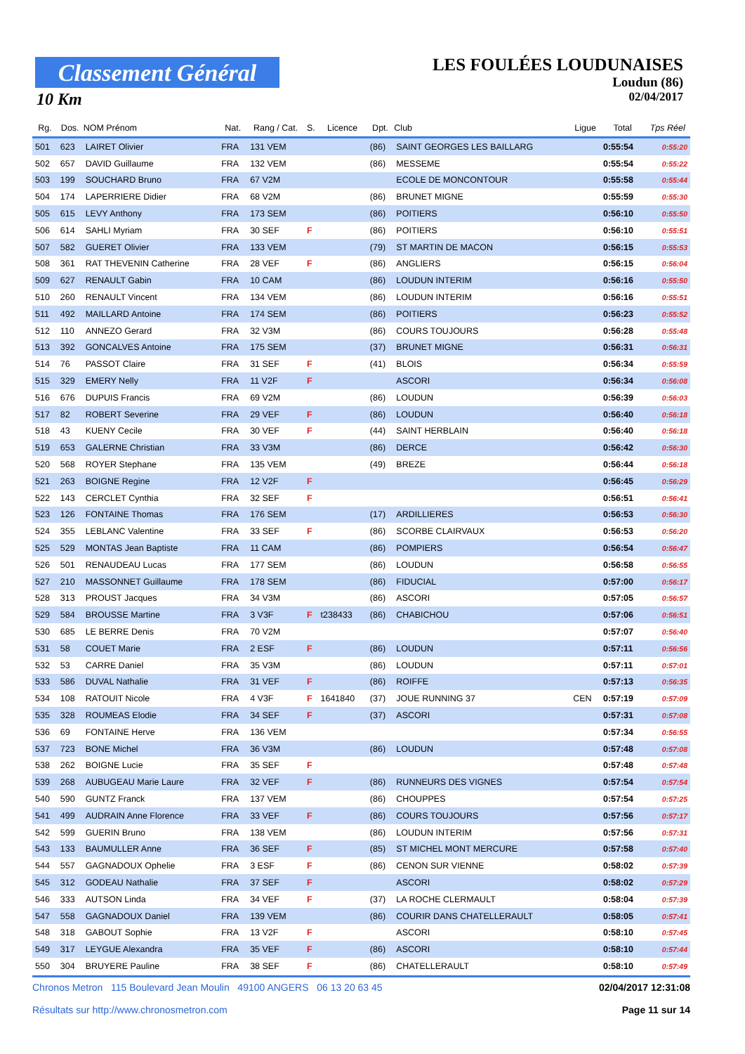Classement Général
10 Km
LES FOULÉES LOUDUNAISES
Loudun (86)
02/04/2017
| Rg. | Dos. | NOM Prénom | Nat. | Rang / Cat. | S. | Licence | Dpt. | Club | Ligue | Total | Tps Réel |
| --- | --- | --- | --- | --- | --- | --- | --- | --- | --- | --- | --- |
| 501 | 623 | LAIRET Olivier | FRA | 131 VEM | | | (86) | SAINT GEORGES LES BAILLARG | | 0:55:54 | 0:55:20 |
| 502 | 657 | DAVID Guillaume | FRA | 132 VEM | | | (86) | MESSEME | | 0:55:54 | 0:55:22 |
| 503 | 199 | SOUCHARD Bruno | FRA | 67 V2M | | | | ECOLE DE MONCONTOUR | | 0:55:58 | 0:55:44 |
| 504 | 174 | LAPERRIERE Didier | FRA | 68 V2M | | | (86) | BRUNET MIGNE | | 0:55:59 | 0:55:30 |
| 505 | 615 | LEVY Anthony | FRA | 173 SEM | | | (86) | POITIERS | | 0:56:10 | 0:55:50 |
| 506 | 614 | SAHLI Myriam | FRA | 30 SEF | F | | (86) | POITIERS | | 0:56:10 | 0:55:51 |
| 507 | 582 | GUERET Olivier | FRA | 133 VEM | | | (79) | ST MARTIN DE MACON | | 0:56:15 | 0:55:53 |
| 508 | 361 | RAT THEVENIN Catherine | FRA | 28 VEF | F | | (86) | ANGLIERS | | 0:56:15 | 0:56:04 |
| 509 | 627 | RENAULT Gabin | FRA | 10 CAM | | | (86) | LOUDUN INTERIM | | 0:56:16 | 0:55:50 |
| 510 | 260 | RENAULT Vincent | FRA | 134 VEM | | | (86) | LOUDUN INTERIM | | 0:56:16 | 0:55:51 |
| 511 | 492 | MAILLARD Antoine | FRA | 174 SEM | | | (86) | POITIERS | | 0:56:23 | 0:55:52 |
| 512 | 110 | ANNEZO Gerard | FRA | 32 V3M | | | (86) | COURS TOUJOURS | | 0:56:28 | 0:55:48 |
| 513 | 392 | GONCALVES Antoine | FRA | 175 SEM | | | (37) | BRUNET MIGNE | | 0:56:31 | 0:56:31 |
| 514 | 76 | PASSOT Claire | FRA | 31 SEF | F | | (41) | BLOIS | | 0:56:34 | 0:55:59 |
| 515 | 329 | EMERY Nelly | FRA | 11 V2F | F | | | ASCORI | | 0:56:34 | 0:56:08 |
| 516 | 676 | DUPUIS Francis | FRA | 69 V2M | | | (86) | LOUDUN | | 0:56:39 | 0:56:03 |
| 517 | 82 | ROBERT Severine | FRA | 29 VEF | F | | (86) | LOUDUN | | 0:56:40 | 0:56:18 |
| 518 | 43 | KUENY Cecile | FRA | 30 VEF | F | | (44) | SAINT HERBLAIN | | 0:56:40 | 0:56:18 |
| 519 | 653 | GALERNE Christian | FRA | 33 V3M | | | (86) | DERCE | | 0:56:42 | 0:56:30 |
| 520 | 568 | ROYER Stephane | FRA | 135 VEM | | | (49) | BREZE | | 0:56:44 | 0:56:18 |
| 521 | 263 | BOIGNE Regine | FRA | 12 V2F | F | | | | | 0:56:45 | 0:56:29 |
| 522 | 143 | CERCLET Cynthia | FRA | 32 SEF | F | | | | | 0:56:51 | 0:56:41 |
| 523 | 126 | FONTAINE Thomas | FRA | 176 SEM | | | (17) | ARDILLIERES | | 0:56:53 | 0:56:30 |
| 524 | 355 | LEBLANC Valentine | FRA | 33 SEF | F | | (86) | SCORBE CLAIRVAUX | | 0:56:53 | 0:56:20 |
| 525 | 529 | MONTAS Jean Baptiste | FRA | 11 CAM | | | (86) | POMPIERS | | 0:56:54 | 0:56:47 |
| 526 | 501 | RENAUDEAU Lucas | FRA | 177 SEM | | | (86) | LOUDUN | | 0:56:58 | 0:56:55 |
| 527 | 210 | MASSONNET Guillaume | FRA | 178 SEM | | | (86) | FIDUCIAL | | 0:57:00 | 0:56:17 |
| 528 | 313 | PROUST Jacques | FRA | 34 V3M | | | (86) | ASCORI | | 0:57:05 | 0:56:57 |
| 529 | 584 | BROUSSE Martine | FRA | 3 V3F | F | t238433 | (86) | CHABICHOU | | 0:57:06 | 0:56:51 |
| 530 | 685 | LE BERRE Denis | FRA | 70 V2M | | | | | | 0:57:07 | 0:56:40 |
| 531 | 58 | COUET Marie | FRA | 2 ESF | F | | (86) | LOUDUN | | 0:57:11 | 0:56:56 |
| 532 | 53 | CARRE Daniel | FRA | 35 V3M | | | (86) | LOUDUN | | 0:57:11 | 0:57:01 |
| 533 | 586 | DUVAL Nathalie | FRA | 31 VEF | F | | (86) | ROIFFE | | 0:57:13 | 0:56:35 |
| 534 | 108 | RATOUIT Nicole | FRA | 4 V3F | F | 1641840 | (37) | JOUE RUNNING 37 | CEN | 0:57:19 | 0:57:09 |
| 535 | 328 | ROUMEAS Elodie | FRA | 34 SEF | F | | (37) | ASCORI | | 0:57:31 | 0:57:08 |
| 536 | 69 | FONTAINE Herve | FRA | 136 VEM | | | | | | 0:57:34 | 0:56:55 |
| 537 | 723 | BONE Michel | FRA | 36 V3M | | | (86) | LOUDUN | | 0:57:48 | 0:57:08 |
| 538 | 262 | BOIGNE Lucie | FRA | 35 SEF | F | | | | | 0:57:48 | 0:57:48 |
| 539 | 268 | AUBUGEAU Marie Laure | FRA | 32 VEF | F | | (86) | RUNNEURS DES VIGNES | | 0:57:54 | 0:57:54 |
| 540 | 590 | GUNTZ Franck | FRA | 137 VEM | | | (86) | CHOUPPES | | 0:57:54 | 0:57:25 |
| 541 | 499 | AUDRAIN Anne Florence | FRA | 33 VEF | F | | (86) | COURS TOUJOURS | | 0:57:56 | 0:57:17 |
| 542 | 599 | GUERIN Bruno | FRA | 138 VEM | | | (86) | LOUDUN INTERIM | | 0:57:56 | 0:57:31 |
| 543 | 133 | BAUMULLER Anne | FRA | 36 SEF | F | | (85) | ST MICHEL MONT MERCURE | | 0:57:58 | 0:57:40 |
| 544 | 557 | GAGNADOUX Ophelie | FRA | 3 ESF | F | | (86) | CENON SUR VIENNE | | 0:58:02 | 0:57:39 |
| 545 | 312 | GODEAU Nathalie | FRA | 37 SEF | F | | | ASCORI | | 0:58:02 | 0:57:29 |
| 546 | 333 | AUTSON Linda | FRA | 34 VEF | F | | (37) | LA ROCHE CLERMAULT | | 0:58:04 | 0:57:39 |
| 547 | 558 | GAGNADOUX Daniel | FRA | 139 VEM | | | (86) | COURIR DANS CHATELLERAULT | | 0:58:05 | 0:57:41 |
| 548 | 318 | GABOUT Sophie | FRA | 13 V2F | F | | | ASCORI | | 0:58:10 | 0:57:45 |
| 549 | 317 | LEYGUE Alexandra | FRA | 35 VEF | F | | (86) | ASCORI | | 0:58:10 | 0:57:44 |
| 550 | 304 | BRUYERE Pauline | FRA | 38 SEF | F | | (86) | CHATELLERAULT | | 0:58:10 | 0:57:49 |
02/04/2017 12:31:08 Chronos Metron 115 Boulevard Jean Moulin 49100 ANGERS 06 13 20 63 45
Page 11 sur 14 Résultats sur http://www.chronosmetron.com